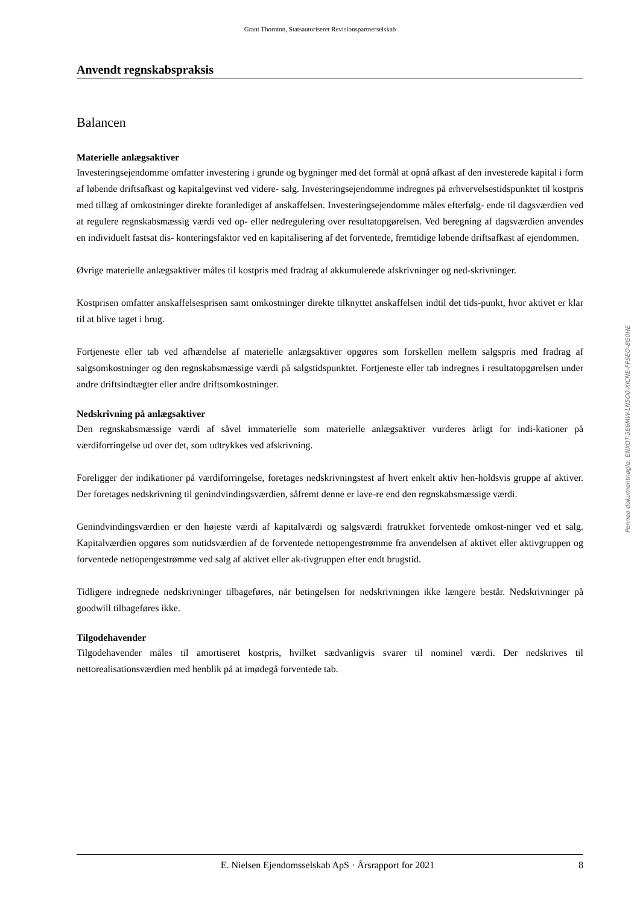Grant Thornton, Statsautoriseret Revisionspartnerselskab
Anvendt regnskabspraksis
Balancen
Materielle anlægsaktiver
Investeringsejendomme omfatter investering i grunde og bygninger med det formål at opnå afkast af den investerede kapital i form af løbende driftsafkast og kapitalgevinst ved videre- salg. Investeringsejendomme indregnes på erhvervelsestidspunktet til kostpris med tillæg af omkostninger direkte foranlediget af anskaffelsen. Investeringsejendomme måles efterfølg- ende til dagsværdien ved at regulere regnskabsmæssig værdi ved op- eller nedregulering over resultatopgørelsen. Ved beregning af dagsværdien anvendes en individuelt fastsat dis- konteringsfaktor ved en kapitalisering af det forventede, fremtidige løbende driftsafkast af ejendommen.
Øvrige materielle anlægsaktiver måles til kostpris med fradrag af akkumulerede afskrivninger og ned-skrivninger.
Kostprisen omfatter anskaffelsesprisen samt omkostninger direkte tilknyttet anskaffelsen indtil det tids-punkt, hvor aktivet er klar til at blive taget i brug.
Fortjeneste eller tab ved afhændelse af materielle anlægsaktiver opgøres som forskellen mellem salgspris med fradrag af salgsomkostninger og den regnskabsmæssige værdi på salgstidspunktet. Fortjeneste eller tab indregnes i resultatopgørelsen under andre driftsindtægter eller andre driftsomkostninger.
Nedskrivning på anlægsaktiver
Den regnskabsmæssige værdi af såvel immaterielle som materielle anlægsaktiver vurderes årligt for indi-kationer på værdiforringelse ud over det, som udtrykkes ved afskrivning.
Foreligger der indikationer på værdiforringelse, foretages nedskrivningstest af hvert enkelt aktiv hen-holdsvis gruppe af aktiver. Der foretages nedskrivning til genindvindingsværdien, såfremt denne er lave-re end den regnskabsmæssige værdi.
Genindvindingsværdien er den højeste værdi af kapitalværdi og salgsværdi fratrukket forventede omkost-ninger ved et salg. Kapitalværdien opgøres som nutidsværdien af de forventede nettopengestrømme fra anvendelsen af aktivet eller aktivgruppen og forventede nettopengestrømme ved salg af aktivet eller ak-tivgruppen efter endt brugstid.
Tidligere indregnede nedskrivninger tilbageføres, når betingelsen for nedskrivningen ikke længere består. Nedskrivninger på goodwill tilbageføres ikke.
Tilgodehavender
Tilgodehavender måles til amortiseret kostpris, hvilket sædvanligvis svarer til nominel værdi. Der nedskrives til nettorealisationsværdien med henblik på at imødegå forventede tab.
Penneo dokumentnøgle: ENXOT-5E6MW-LN5O0-XICNE-FPSEO-8G0HE
E. Nielsen Ejendomsselskab ApS · Årsrapport for 2021 8